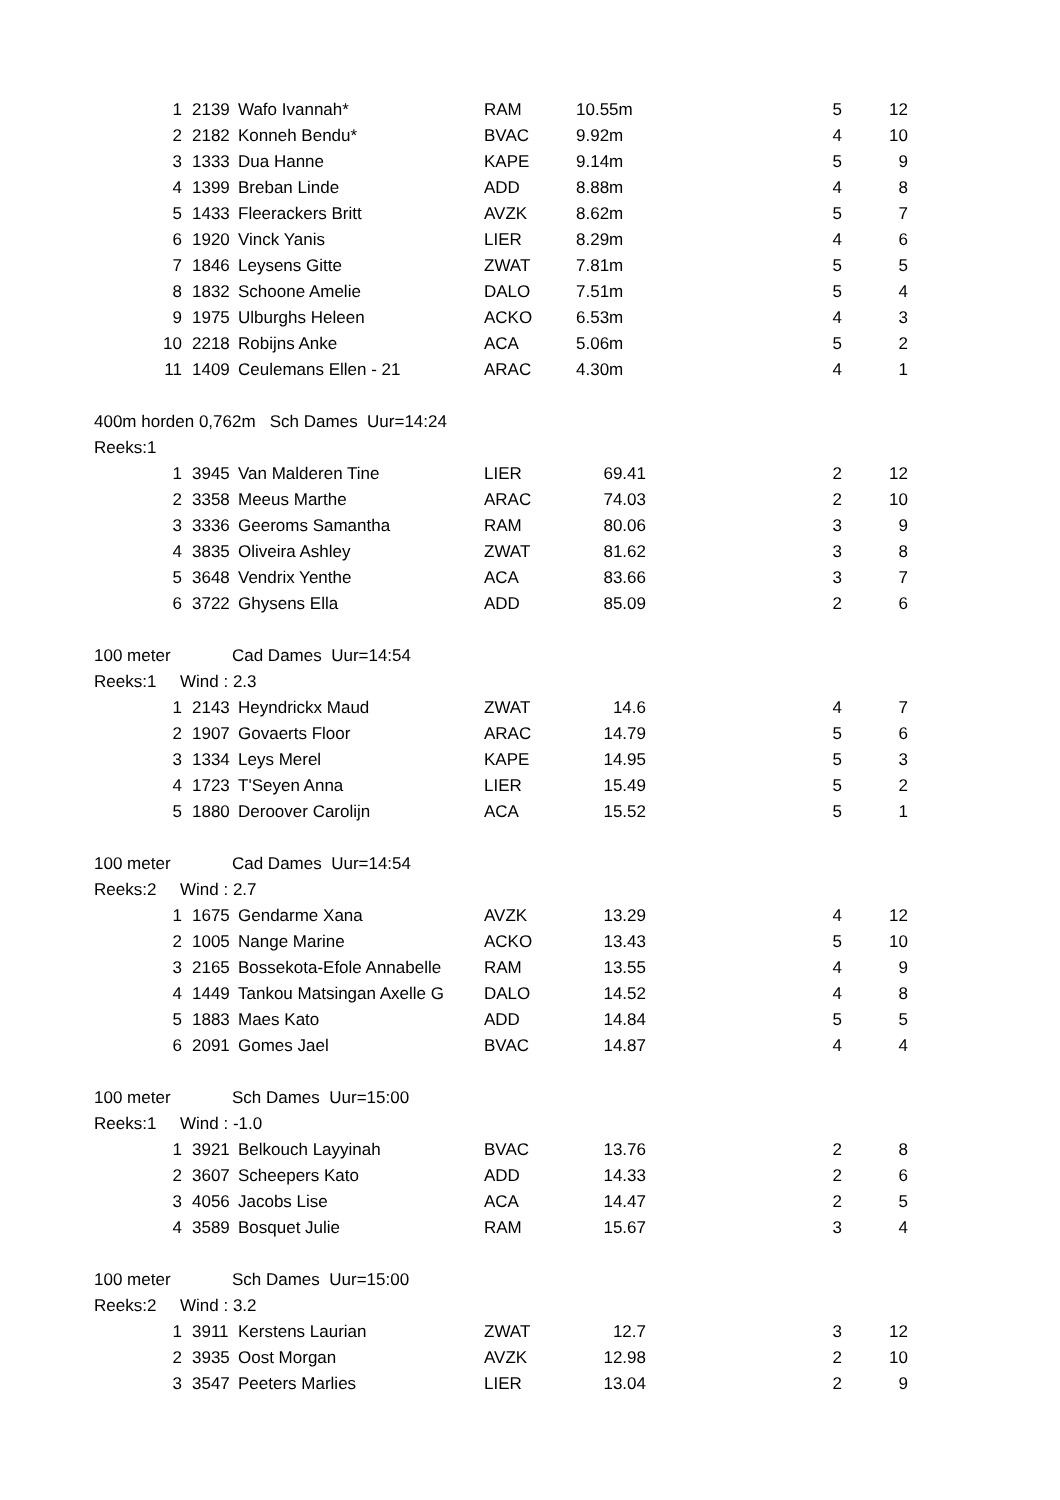| 1 | 2139 | Wafo Ivannah* | RAM | 10.55m | 5 | 12 |
| 2 | 2182 | Konneh Bendu* | BVAC | 9.92m | 4 | 10 |
| 3 | 1333 | Dua Hanne | KAPE | 9.14m | 5 | 9 |
| 4 | 1399 | Breban Linde | ADD | 8.88m | 4 | 8 |
| 5 | 1433 | Fleerackers Britt | AVZK | 8.62m | 5 | 7 |
| 6 | 1920 | Vinck Yanis | LIER | 8.29m | 4 | 6 |
| 7 | 1846 | Leysens Gitte | ZWAT | 7.81m | 5 | 5 |
| 8 | 1832 | Schoone Amelie | DALO | 7.51m | 5 | 4 |
| 9 | 1975 | Ulburghs Heleen | ACKO | 6.53m | 4 | 3 |
| 10 | 2218 | Robijns Anke | ACA | 5.06m | 5 | 2 |
| 11 | 1409 | Ceulemans Ellen - 21 | ARAC | 4.30m | 4 | 1 |
| 400m horden 0,762m Sch Dames Uur=14:24 | | | | | | |
| Reeks:1 | | | | | | |
| 1 | 3945 | Van Malderen Tine | LIER | 69.41 | 2 | 12 |
| 2 | 3358 | Meeus Marthe | ARAC | 74.03 | 2 | 10 |
| 3 | 3336 | Geeroms Samantha | RAM | 80.06 | 3 | 9 |
| 4 | 3835 | Oliveira Ashley | ZWAT | 81.62 | 3 | 8 |
| 5 | 3648 | Vendrix Yenthe | ACA | 83.66 | 3 | 7 |
| 6 | 3722 | Ghysens Ella | ADD | 85.09 | 2 | 6 |
| 100 meter Cad Dames Uur=14:54 | | | | | | |
| Reeks:1 Wind : 2.3 | | | | | | |
| 1 | 2143 | Heyndrickx Maud | ZWAT | 14.6 | 4 | 7 |
| 2 | 1907 | Govaerts Floor | ARAC | 14.79 | 5 | 6 |
| 3 | 1334 | Leys Merel | KAPE | 14.95 | 5 | 3 |
| 4 | 1723 | T'Seyen Anna | LIER | 15.49 | 5 | 2 |
| 5 | 1880 | Deroover Carolijn | ACA | 15.52 | 5 | 1 |
| 100 meter Cad Dames Uur=14:54 | | | | | | |
| Reeks:2 Wind : 2.7 | | | | | | |
| 1 | 1675 | Gendarme Xana | AVZK | 13.29 | 4 | 12 |
| 2 | 1005 | Nange Marine | ACKO | 13.43 | 5 | 10 |
| 3 | 2165 | Bossekota-Efole Annabelle | RAM | 13.55 | 4 | 9 |
| 4 | 1449 | Tankou Matsingan Axelle G | DALO | 14.52 | 4 | 8 |
| 5 | 1883 | Maes Kato | ADD | 14.84 | 5 | 5 |
| 6 | 2091 | Gomes Jael | BVAC | 14.87 | 4 | 4 |
| 100 meter Sch Dames Uur=15:00 | | | | | | |
| Reeks:1 Wind : -1.0 | | | | | | |
| 1 | 3921 | Belkouch Layyinah | BVAC | 13.76 | 2 | 8 |
| 2 | 3607 | Scheepers Kato | ADD | 14.33 | 2 | 6 |
| 3 | 4056 | Jacobs Lise | ACA | 14.47 | 2 | 5 |
| 4 | 3589 | Bosquet Julie | RAM | 15.67 | 3 | 4 |
| 100 meter Sch Dames Uur=15:00 | | | | | | |
| Reeks:2 Wind : 3.2 | | | | | | |
| 1 | 3911 | Kerstens Laurian | ZWAT | 12.7 | 3 | 12 |
| 2 | 3935 | Oost Morgan | AVZK | 12.98 | 2 | 10 |
| 3 | 3547 | Peeters Marlies | LIER | 13.04 | 2 | 9 |